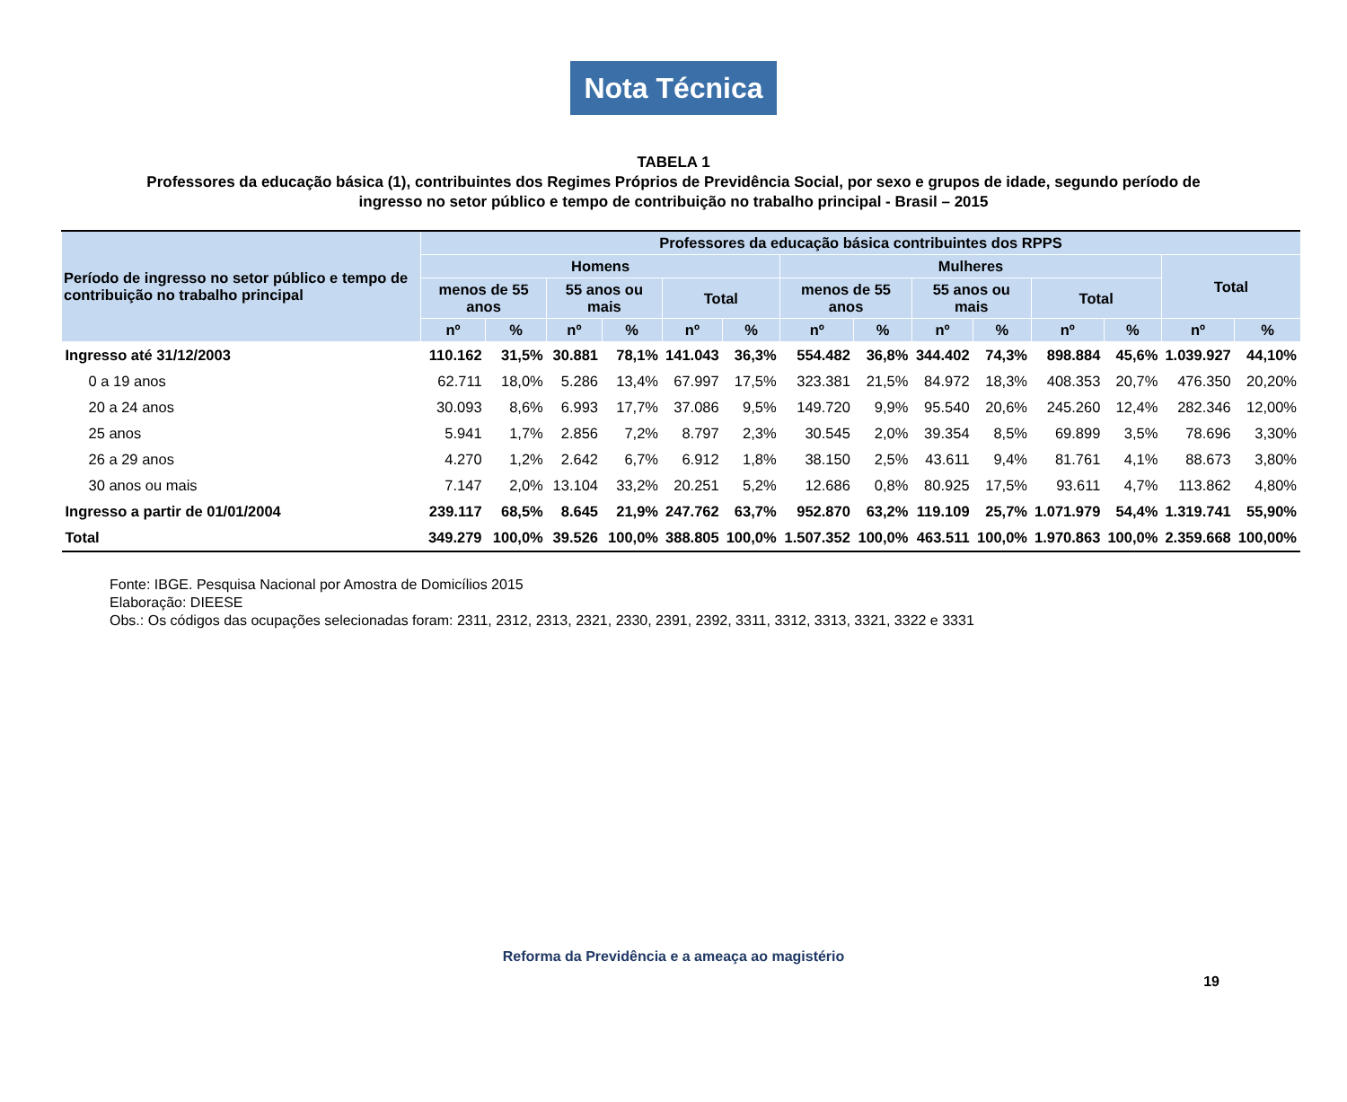Nota Técnica
TABELA 1
Professores da educação básica (1), contribuintes dos Regimes Próprios de Previdência Social, por sexo e grupos de idade, segundo período de ingresso no setor público e tempo de contribuição no trabalho principal - Brasil – 2015
| Período de ingresso no setor público e tempo de contribuição no trabalho principal | Professores da educação básica contribuintes dos RPPS | | | | | | | | | | | | | |
| --- | --- | --- | --- | --- | --- | --- | --- | --- | --- | --- | --- | --- | --- | --- |
| | Homens | | | | | | Mulheres | | | | | | Total | |
| | menos de 55 anos | | 55 anos ou mais | | Total | | menos de 55 anos | | 55 anos ou mais | | Total | | | |
| | nº | % | nº | % | nº | % | nº | % | nº | % | nº | % | nº | % |
| Ingresso até 31/12/2003 | 110.162 | 31,5% | 30.881 | 78,1% | 141.043 | 36,3% | 554.482 | 36,8% | 344.402 | 74,3% | 898.884 | 45,6% | 1.039.927 | 44,10% |
| 0 a 19 anos | 62.711 | 18,0% | 5.286 | 13,4% | 67.997 | 17,5% | 323.381 | 21,5% | 84.972 | 18,3% | 408.353 | 20,7% | 476.350 | 20,20% |
| 20 a 24 anos | 30.093 | 8,6% | 6.993 | 17,7% | 37.086 | 9,5% | 149.720 | 9,9% | 95.540 | 20,6% | 245.260 | 12,4% | 282.346 | 12,00% |
| 25 anos | 5.941 | 1,7% | 2.856 | 7,2% | 8.797 | 2,3% | 30.545 | 2,0% | 39.354 | 8,5% | 69.899 | 3,5% | 78.696 | 3,30% |
| 26 a 29 anos | 4.270 | 1,2% | 2.642 | 6,7% | 6.912 | 1,8% | 38.150 | 2,5% | 43.611 | 9,4% | 81.761 | 4,1% | 88.673 | 3,80% |
| 30 anos ou mais | 7.147 | 2,0% | 13.104 | 33,2% | 20.251 | 5,2% | 12.686 | 0,8% | 80.925 | 17,5% | 93.611 | 4,7% | 113.862 | 4,80% |
| Ingresso a partir de 01/01/2004 | 239.117 | 68,5% | 8.645 | 21,9% | 247.762 | 63,7% | 952.870 | 63,2% | 119.109 | 25,7% | 1.071.979 | 54,4% | 1.319.741 | 55,90% |
| Total | 349.279 | 100,0% | 39.526 | 100,0% | 388.805 | 100,0% | 1.507.352 | 100,0% | 463.511 | 100,0% | 1.970.863 | 100,0% | 2.359.668 | 100,00% |
Fonte: IBGE. Pesquisa Nacional por Amostra de Domicílios 2015
Elaboração: DIEESE
Obs.: Os códigos das ocupações selecionadas foram: 2311, 2312, 2313, 2321, 2330, 2391, 2392, 3311, 3312, 3313, 3321, 3322 e 3331
Reforma da Previdência e a ameaça ao magistério
19